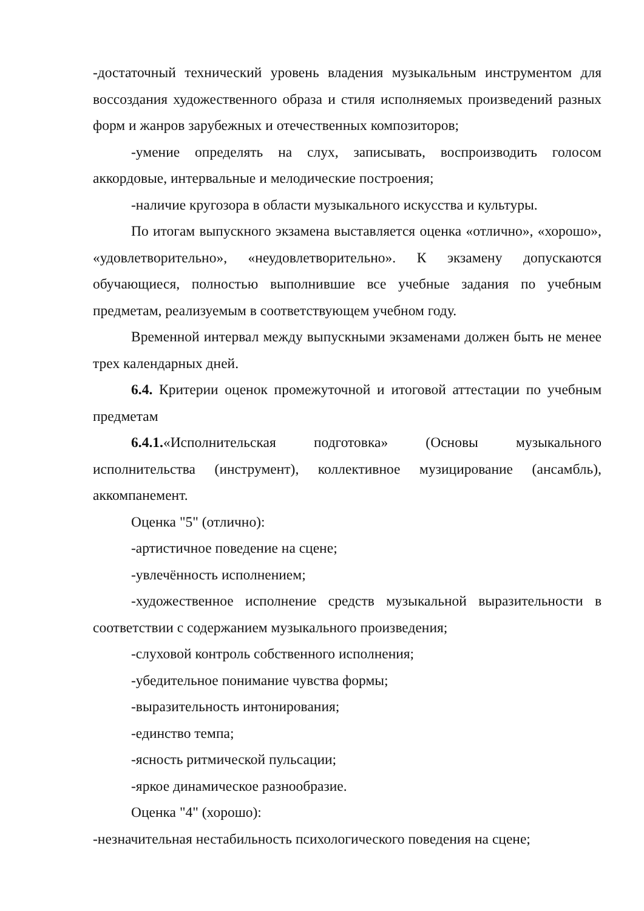-достаточный технический уровень владения музыкальным инструментом для воссоздания художественного образа и стиля исполняемых произведений разных форм и жанров зарубежных и отечественных композиторов;
-умение определять на слух, записывать, воспроизводить голосом аккордовые, интервальные и мелодические построения;
-наличие кругозора в области музыкального искусства и культуры.
По итогам выпускного экзамена выставляется оценка «отлично», «хорошо», «удовлетворительно», «неудовлетворительно». К экзамену допускаются обучающиеся, полностью выполнившие все учебные задания по учебным предметам, реализуемым в соответствующем учебном году.
Временной интервал между выпускными экзаменами должен быть не менее трех календарных дней.
6.4. Критерии оценок промежуточной и итоговой аттестации по учебным предметам
6.4.1.«Исполнительская подготовка» (Основы музыкального исполнительства (инструмент), коллективное музицирование (ансамбль), аккомпанемент.
Оценка "5" (отлично):
-артистичное поведение на сцене;
-увлечённость исполнением;
-художественное исполнение средств музыкальной выразительности в соответствии с содержанием музыкального произведения;
-слуховой контроль собственного исполнения;
-убедительное понимание чувства формы;
-выразительность интонирования;
-единство темпа;
-ясность ритмической пульсации;
-яркое динамическое разнообразие.
Оценка "4" (хорошо):
-незначительная нестабильность психологического поведения на сцене;